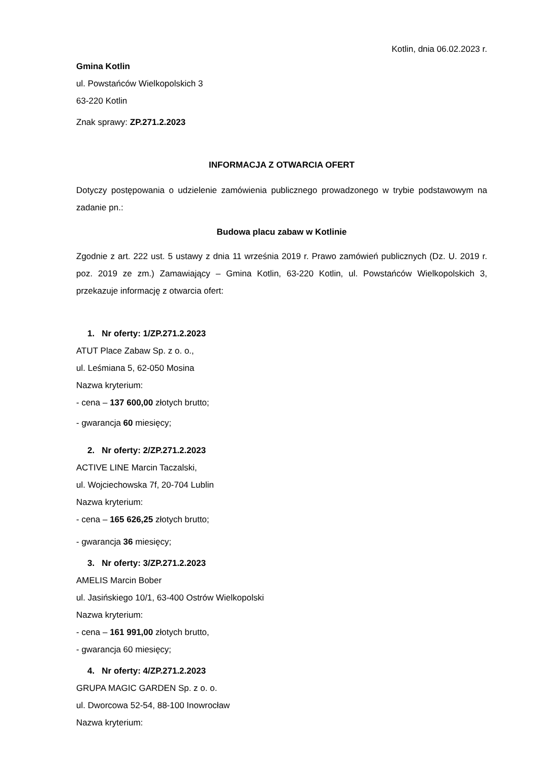Kotlin, dnia 06.02.2023 r.
Gmina Kotlin
ul. Powstańców Wielkopolskich 3
63-220 Kotlin
Znak sprawy: ZP.271.2.2023
INFORMACJA Z OTWARCIA OFERT
Dotyczy postępowania o udzielenie zamówienia publicznego prowadzonego w trybie podstawowym na zadanie pn.:
Budowa placu zabaw w Kotlinie
Zgodnie z art. 222 ust. 5 ustawy z dnia 11 września 2019 r. Prawo zamówień publicznych (Dz. U. 2019 r. poz. 2019 ze zm.) Zamawiający – Gmina Kotlin, 63-220 Kotlin, ul. Powstańców Wielkopolskich 3, przekazuje informację z otwarcia ofert:
1. Nr oferty: 1/ZP.271.2.2023
ATUT Place Zabaw Sp. z o. o.,
ul. Leśmiana 5, 62-050 Mosina
Nazwa kryterium:
- cena – 137 600,00 złotych brutto;
- gwarancja 60 miesięcy;
2. Nr oferty: 2/ZP.271.2.2023
ACTIVE LINE Marcin Taczalski,
ul. Wojciechowska 7f, 20-704 Lublin
Nazwa kryterium:
- cena – 165 626,25 złotych brutto;
- gwarancja 36 miesięcy;
3. Nr oferty: 3/ZP.271.2.2023
AMELIS Marcin Bober
ul. Jasińskiego 10/1, 63-400 Ostrów Wielkopolski
Nazwa kryterium:
- cena – 161 991,00 złotych brutto,
- gwarancja 60 miesięcy;
4. Nr oferty: 4/ZP.271.2.2023
GRUPA MAGIC GARDEN Sp. z o. o.
ul. Dworcowa 52-54, 88-100 Inowrocław
Nazwa kryterium: